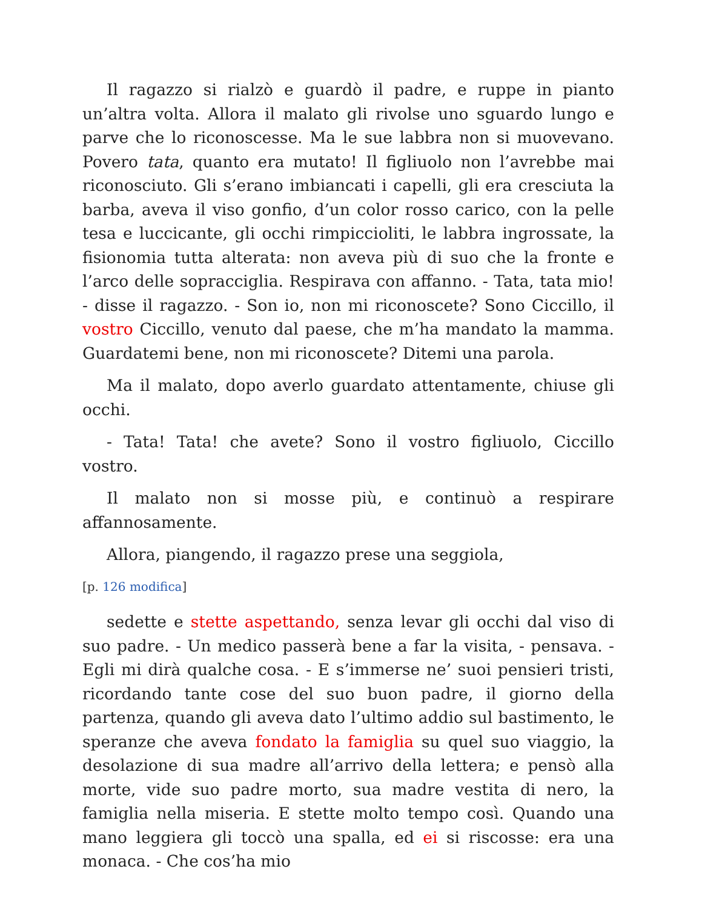Il ragazzo si rialzò e guardò il padre, e ruppe in pianto un’altra volta. Allora il malato gli rivolse uno sguardo lungo e parve che lo riconoscesse. Ma le sue labbra non si muovevano. Povero tata, quanto era mutato! Il figliuolo non l’avrebbe mai riconosciuto. Gli s’erano imbiancati i capelli, gli era cresciuta la barba, aveva il viso gonfio, d’un color rosso carico, con la pelle tesa e luccicante, gli occhi rimpiccioliti, le labbra ingrossate, la fisionomia tutta alterata: non aveva più di suo che la fronte e l’arco delle sopracciglia. Respirava con affanno. - Tata, tata mio! - disse il ragazzo. - Son io, non mi riconoscete? Sono Ciccillo, il vostro Ciccillo, venuto dal paese, che m’ha mandato la mamma. Guardatemi bene, non mi riconoscete? Ditemi una parola.
Ma il malato, dopo averlo guardato attentamente, chiuse gli occhi.
- Tata! Tata! che avete? Sono il vostro figliuolo, Ciccillo vostro.
Il malato non si mosse più, e continuò a respirare affannosamente.
Allora, piangendo, il ragazzo prese una seggiola,
[p. 126 modifica]
sedette e stette aspettando, senza levar gli occhi dal viso di suo padre. - Un medico passerà bene a far la visita, - pensava. - Egli mi dirà qualche cosa. - E s’immerse ne’ suoi pensieri tristi, ricordando tante cose del suo buon padre, il giorno della partenza, quando gli aveva dato l’ultimo addio sul bastimento, le speranze che aveva fondato la famiglia su quel suo viaggio, la desolazione di sua madre all’arrivo della lettera; e pensò alla morte, vide suo padre morto, sua madre vestita di nero, la famiglia nella miseria. E stette molto tempo così. Quando una mano leggiera gli toccò una spalla, ed ei si riscosse: era una monaca. - Che cos’ha mio